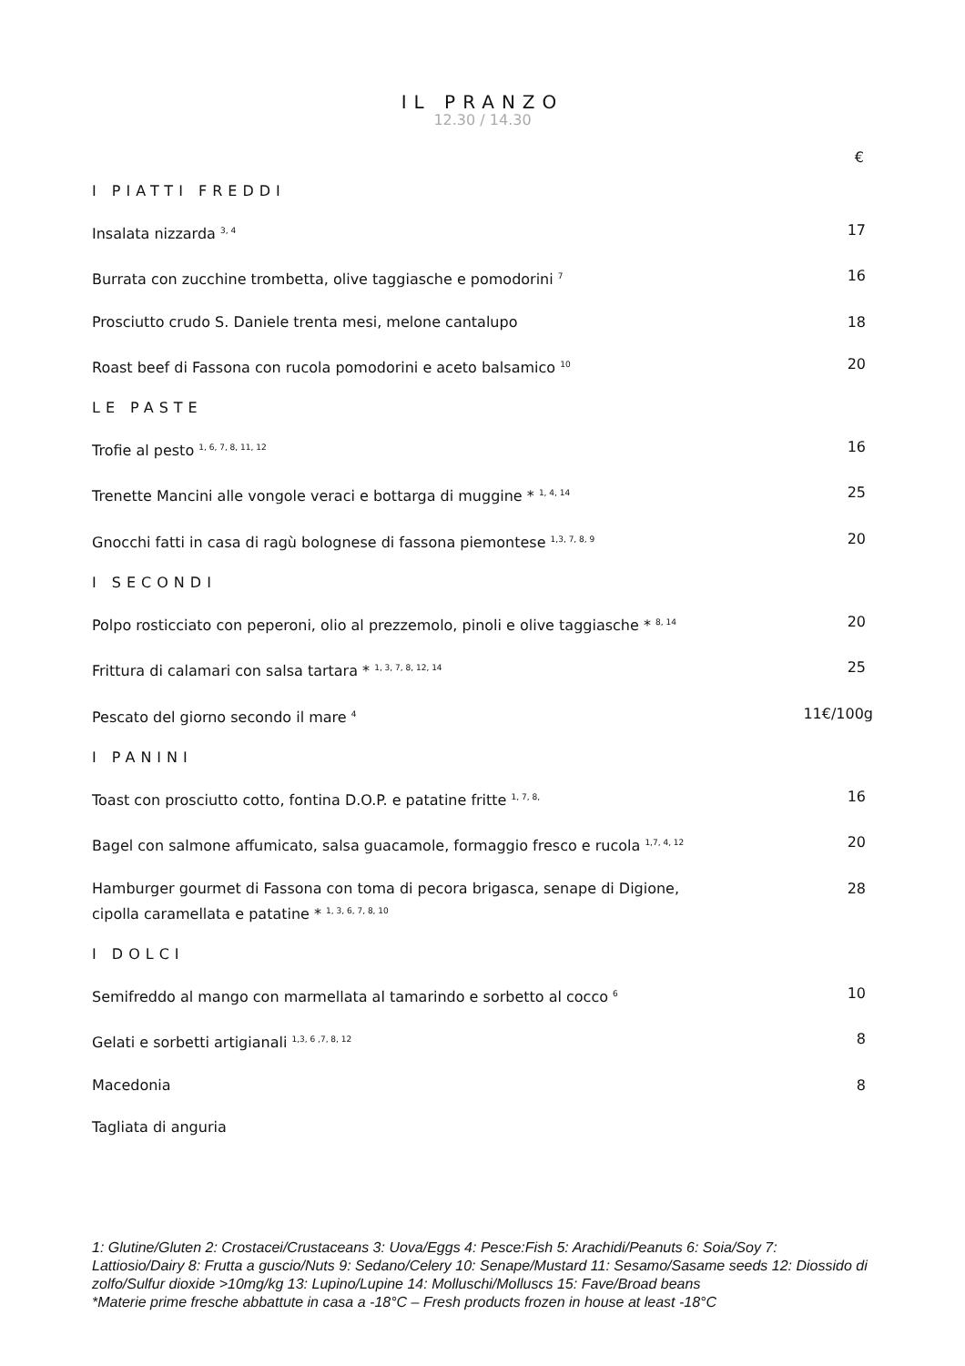IL PRANZO
12.30 / 14.30
€
I PIATTI FREDDI
Insalata nizzarda <sup>3, 4</sup> 17
Burrata con zucchine trombetta, olive taggiasche e pomodorini <sup>7</sup> 16
Prosciutto crudo S. Daniele trenta mesi, melone cantalupo 18
Roast beef di Fassona con rucola pomodorini e aceto balsamico <sup>10</sup> 20
LE PASTE
Trofie al pesto <sup>1, 6, 7, 8, 11, 12</sup> 16
Trenette Mancini alle vongole veraci e bottarga di muggine * <sup>1, 4, 14</sup> 25
Gnocchi fatti in casa di ragù bolognese di fassona piemontese <sup>1,3, 7, 8, 9</sup> 20
I SECONDI
Polpo rosticciato con peperoni, olio al prezzemolo, pinoli e olive taggiasche * <sup>8, 14</sup> 20
Frittura di calamari con salsa tartara * <sup>1, 3, 7, 8, 12, 14</sup> 25
Pescato del giorno secondo il mare <sup>4</sup> 11€/100g
I PANINI
Toast con prosciutto cotto, fontina D.O.P. e patatine fritte <sup>1, 7, 8,</sup> 16
Bagel con salmone affumicato, salsa guacamole, formaggio fresco e rucola <sup>1,7, 4, 12</sup> 20
Hamburger gourmet di Fassona con toma di pecora brigasca, senape di Digione,
cipolla caramellata e patatine * <sup>1, 3, 6, 7, 8, 10</sup> 28
I DOLCI
Semifreddo al mango con marmellata al tamarindo e sorbetto al cocco <sup>6</sup> 10
Gelati e sorbetti artigianali <sup>1,3, 6 ,7, 8, 12</sup> 8
Macedonia 8
Tagliata di anguria
1: Glutine/Gluten 2: Crostacei/Crustaceans 3: Uova/Eggs 4: Pesce:Fish 5: Arachidi/Peanuts 6: Soia/Soy 7: Lattiosio/Dairy 8: Frutta a guscio/Nuts 9: Sedano/Celery 10: Senape/Mustard 11: Sesamo/Sasame seeds 12: Diossido di zolfo/Sulfur dioxide >10mg/kg 13: Lupino/Lupine 14: Molluschi/Molluscs 15: Fave/Broad beans
*Materie prime fresche abbattute in casa a -18°C – Fresh products frozen in house at least -18°C